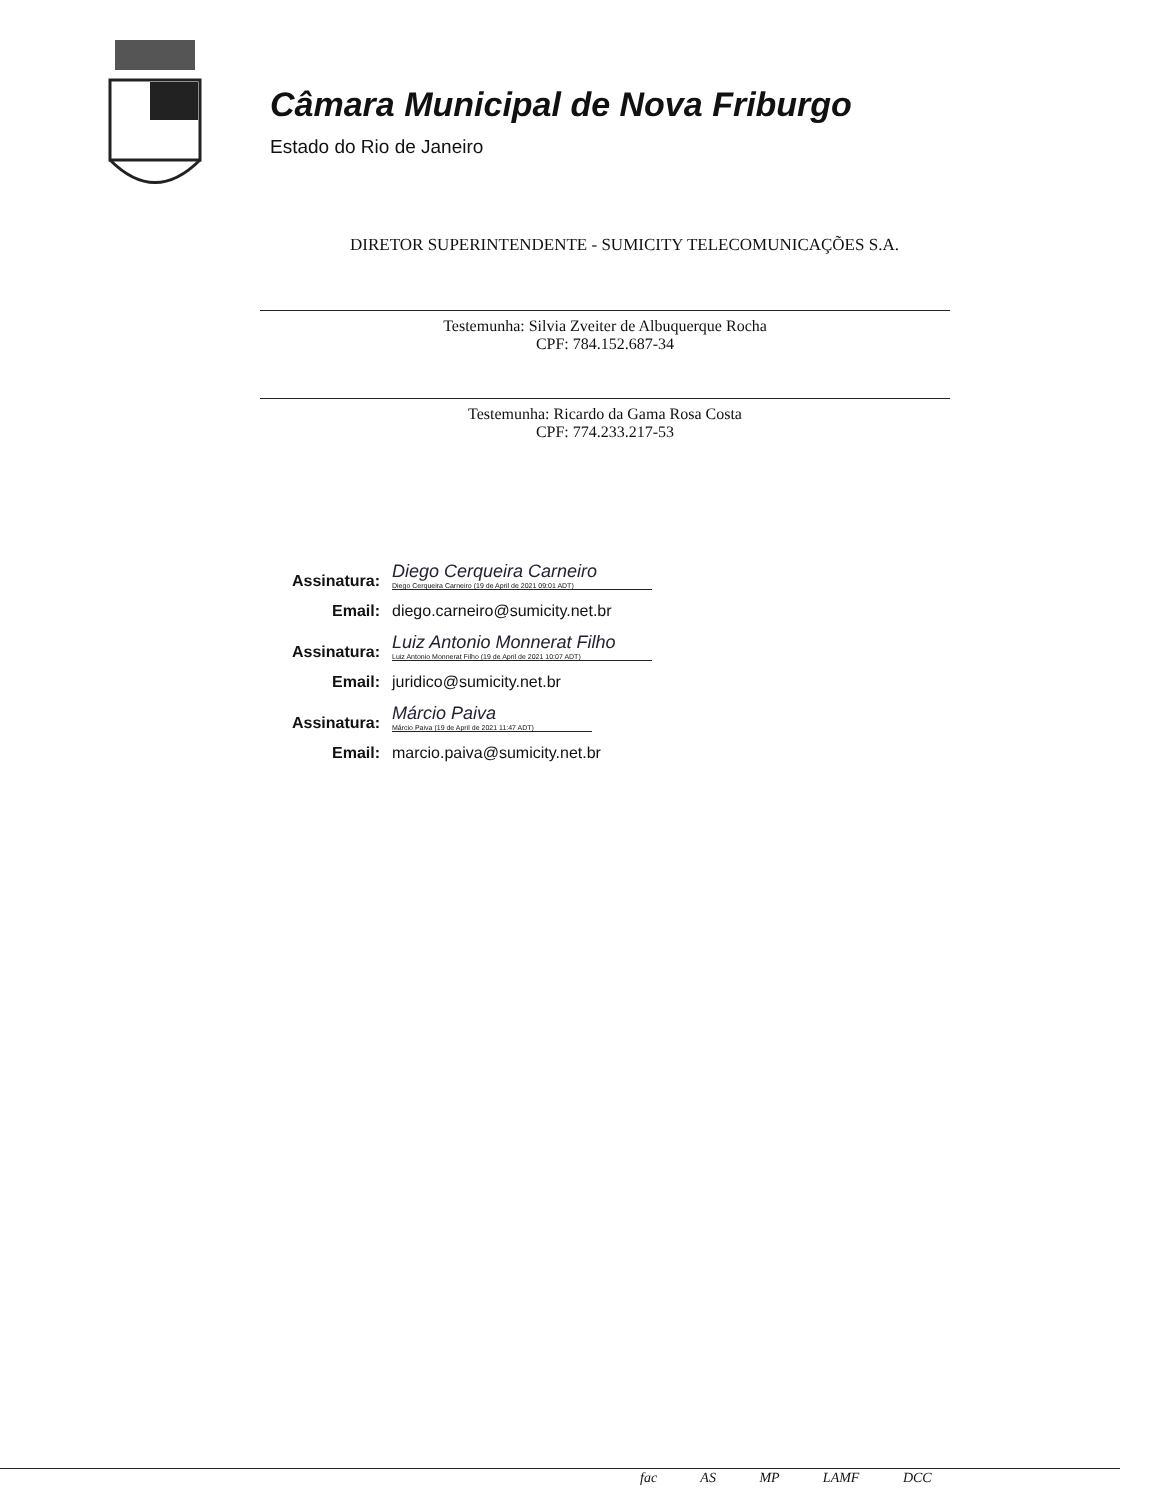Câmara Municipal de Nova Friburgo
Estado do Rio de Janeiro
DIRETOR SUPERINTENDENTE - SUMICITY TELECOMUNICAÇÕES S.A.
Testemunha: Silvia Zveiter de Albuquerque Rocha
CPF: 784.152.687-34
Testemunha: Ricardo da Gama Rosa Costa
CPF: 774.233.217-53
Assinatura: Diego Cerqueira Carneiro
Diego Cerqueira Carneiro (19 de April de 2021 09:01 ADT)
Email: diego.carneiro@sumicity.net.br
Assinatura: Luiz Antonio Monnerat Filho
Luiz Antonio Monnerat Filho (19 de April de 2021 10:07 ADT)
Email: juridico@sumicity.net.br
Assinatura: Márcio Paiva
Márcio Paiva (19 de April de 2021 11:47 ADT)
Email: marcio.paiva@sumicity.net.br
fac AS MP LAMF DCC